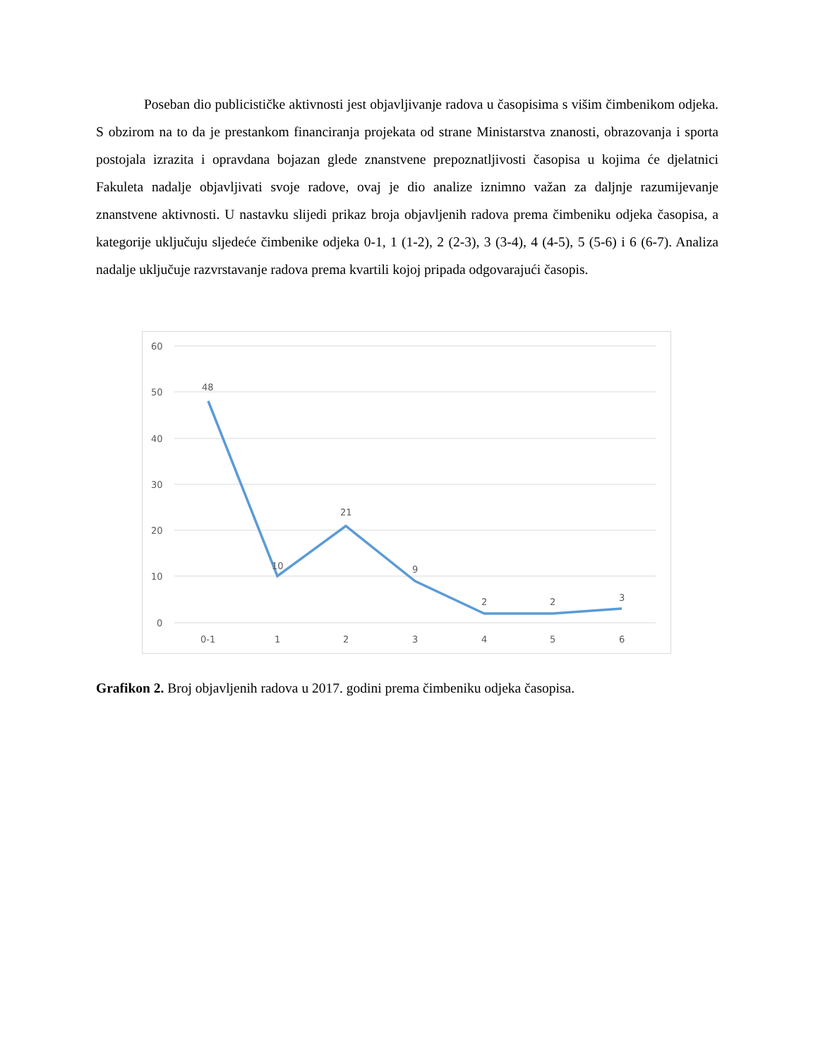Poseban dio publicističke aktivnosti jest objavljivanje radova u časopisima s višim čimbenikom odjeka. S obzirom na to da je prestankom financiranja projekata od strane Ministarstva znanosti, obrazovanja i sporta postojala izrazita i opravdana bojazan glede znanstvene prepoznatljivosti časopisa u kojima će djelatnici Fakuleta nadalje objavljivati svoje radove, ovaj je dio analize iznimno važan za daljnje razumijevanje znanstvene aktivnosti. U nastavku slijedi prikaz broja objavljenih radova prema čimbeniku odjeka časopisa, a kategorije uključuju sljedeće čimbenike odjeka 0-1, 1 (1-2), 2 (2-3), 3 (3-4), 4 (4-5), 5 (5-6) i 6 (6-7). Analiza nadalje uključuje razvrstavanje radova prema kvartili kojoj pripada odgovarajući časopis.
60
50
40
30
20
10
0
48
10
21
9
2
2
3
0-1
1
2
3
4
5
6
Grafikon 2. Broj objavljenih radova u 2017. godini prema čimbeniku odjeka časopisa.